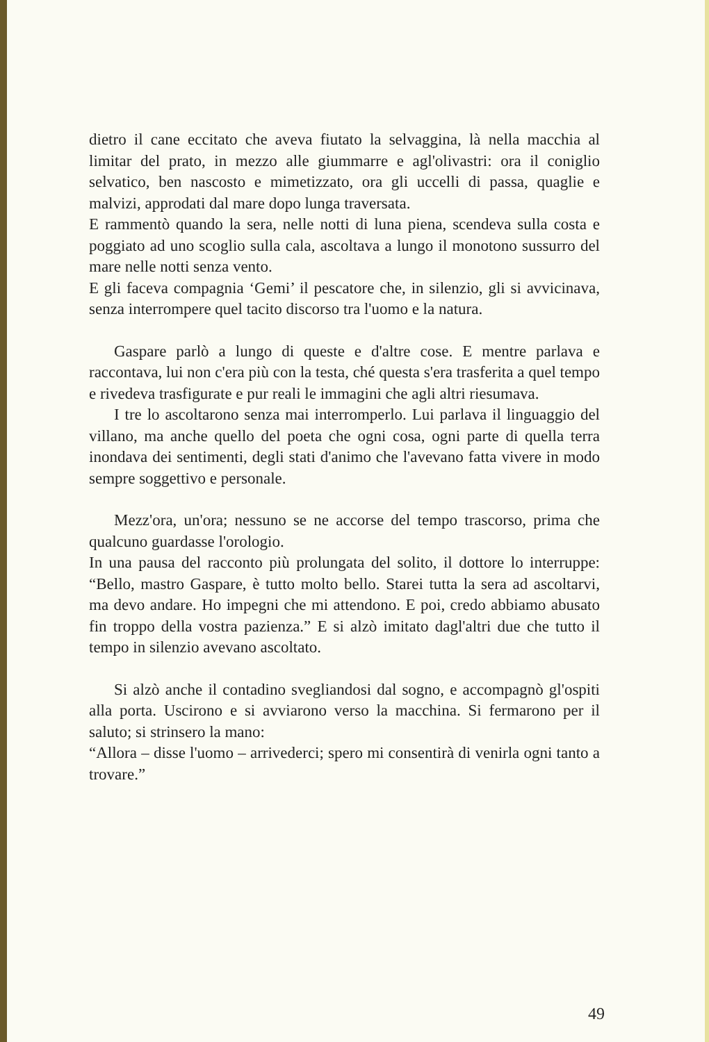dietro il cane eccitato che aveva fiutato la selvaggina, là nella macchia al limitar del prato, in mezzo alle giummarre e agl'olivastri: ora il coniglio selvatico, ben nascosto e mimetizzato, ora gli uccelli di passa, quaglie e malvizi, approdati dal mare dopo lunga traversata.
E rammentò quando la sera, nelle notti di luna piena, scendeva sulla costa e poggiato ad uno scoglio sulla cala, ascoltava a lungo il monotono sussurro del mare nelle notti senza vento.
E gli faceva compagnia ‘Gemi’ il pescatore che, in silenzio, gli si avvicinava, senza interrompere quel tacito discorso tra l'uomo e la natura.
Gaspare parlò a lungo di queste e d'altre cose. E mentre parlava e raccontava, lui non c'era più con la testa, ché questa s'era trasferita a quel tempo e rivedeva trasfigurate e pur reali le immagini che agli altri riesumava.
I tre lo ascoltarono senza mai interromperlo. Lui parlava il linguaggio del villano, ma anche quello del poeta che ogni cosa, ogni parte di quella terra inondava dei sentimenti, degli stati d'animo che l'avevano fatta vivere in modo sempre soggettivo e personale.
Mezz'ora, un'ora; nessuno se ne accorse del tempo trascorso, prima che qualcuno guardasse l'orologio.
In una pausa del racconto più prolungata del solito, il dottore lo interruppe: “Bello, mastro Gaspare, è tutto molto bello. Starei tutta la sera ad ascoltarvi, ma devo andare. Ho impegni che mi attendono. E poi, credo abbiamo abusato fin troppo della vostra pazienza.” E si alzò imitato dagl'altri due che tutto il tempo in silenzio avevano ascoltato.
Si alzò anche il contadino svegliandosi dal sogno, e accompagnò gl'ospiti alla porta. Uscirono e si avviarono verso la macchina. Si fermarono per il saluto; si strinsero la mano:
“Allora – disse l'uomo – arrivederci; spero mi consentirà di venirla ogni tanto a trovare.”
49